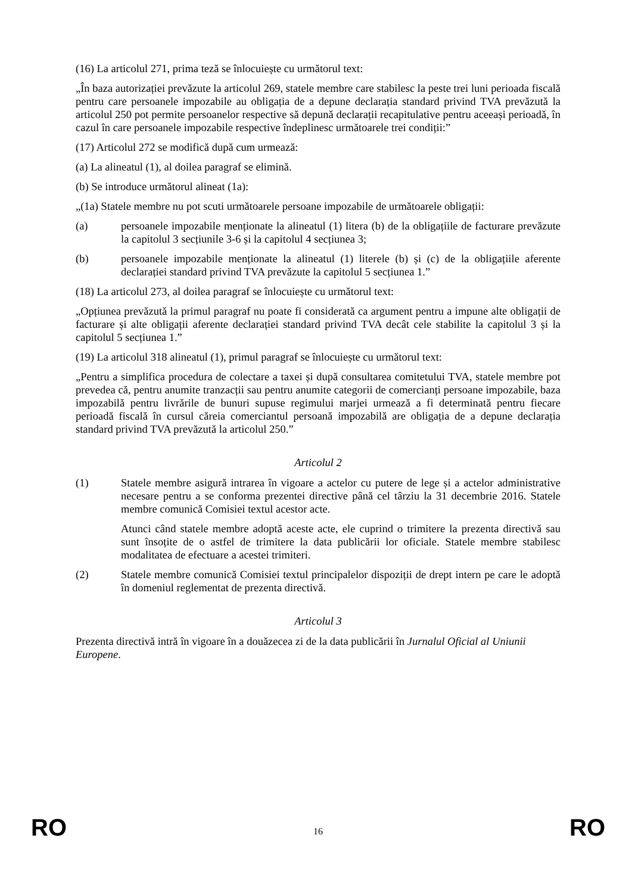(16) La articolul 271, prima teză se înlocuiește cu următorul text:
„În baza autorizației prevăzute la articolul 269, statele membre care stabilesc la peste trei luni perioada fiscală pentru care persoanele impozabile au obligația de a depune declarația standard privind TVA prevăzută la articolul 250 pot permite persoanelor respective să depună declarații recapitulative pentru aceeași perioadă, în cazul în care persoanele impozabile respective îndeplinesc următoarele trei condiții:”
(17) Articolul 272 se modifică după cum urmează:
(a) La alineatul (1), al doilea paragraf se elimină.
(b) Se introduce următorul alineat (1a):
„(1a) Statele membre nu pot scuti următoarele persoane impozabile de următoarele obligații:
(a) persoanele impozabile menționate la alineatul (1) litera (b) de la obligațiile de facturare prevăzute la capitolul 3 secțiunile 3-6 și la capitolul 4 secțiunea 3;
(b) persoanele impozabile menționate la alineatul (1) literele (b) și (c) de la obligațiile aferente declarației standard privind TVA prevăzute la capitolul 5 secțiunea 1.”
(18) La articolul 273, al doilea paragraf se înlocuiește cu următorul text:
„Opțiunea prevăzută la primul paragraf nu poate fi considerată ca argument pentru a impune alte obligații de facturare și alte obligații aferente declarației standard privind TVA decât cele stabilite la capitolul 3 și la capitolul 5 secțiunea 1.”
(19) La articolul 318 alineatul (1), primul paragraf se înlocuiește cu următorul text:
„Pentru a simplifica procedura de colectare a taxei și după consultarea comitetului TVA, statele membre pot prevedea că, pentru anumite tranzacții sau pentru anumite categorii de comercianți persoane impozabile, baza impozabilă pentru livrările de bunuri supuse regimului marjei urmează a fi determinată pentru fiecare perioadă fiscală în cursul căreia comerciantul persoană impozabilă are obligația de a depune declarația standard privind TVA prevăzută la articolul 250.”
Articolul 2
(1) Statele membre asigură intrarea în vigoare a actelor cu putere de lege și a actelor administrative necesare pentru a se conforma prezentei directive până cel târziu la 31 decembrie 2016. Statele membre comunică Comisiei textul acestor acte.
Atunci când statele membre adoptă aceste acte, ele cuprind o trimitere la prezenta directivă sau sunt însoțite de o astfel de trimitere la data publicării lor oficiale. Statele membre stabilesc modalitatea de efectuare a acestei trimiteri.
(2) Statele membre comunică Comisiei textul principalelor dispoziții de drept intern pe care le adoptă în domeniul reglementat de prezenta directivă.
Articolul 3
Prezenta directivă intră în vigoare în a douăzecea zi de la data publicării în Jurnalul Oficial al Uniunii Europene.
RO 16 RO